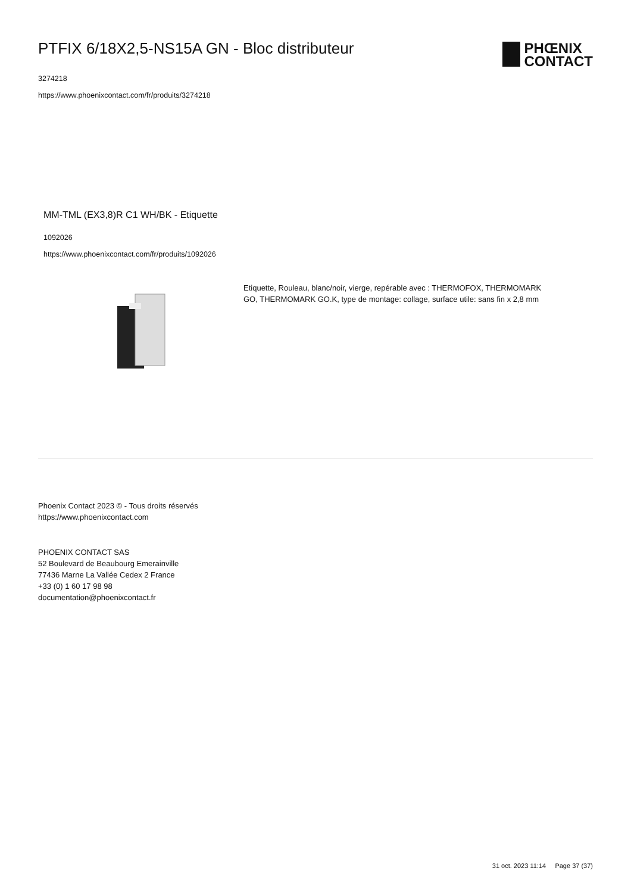PTFIX 6/18X2,5-NS15A GN - Bloc distributeur
3274218
https://www.phoenixcontact.com/fr/produits/3274218
PHŒNIX
CONTACT
MM-TML (EX3,8)R C1 WH/BK - Etiquette
1092026
https://www.phoenixcontact.com/fr/produits/1092026
Etiquette, Rouleau, blanc/noir, vierge, repérable avec : THERMOFOX, THERMOMARK GO, THERMOMARK GO.K, type de montage: collage, surface utile: sans fin x 2,8 mm
Phoenix Contact 2023 © - Tous droits réservés
https://www.phoenixcontact.com
PHOENIX CONTACT SAS
52 Boulevard de Beaubourg Emerainville
77436 Marne La Vallée Cedex 2 France
+33 (0) 1 60 17 98 98
documentation@phoenixcontact.fr
31 oct. 2023 11:14 Page 37 (37)